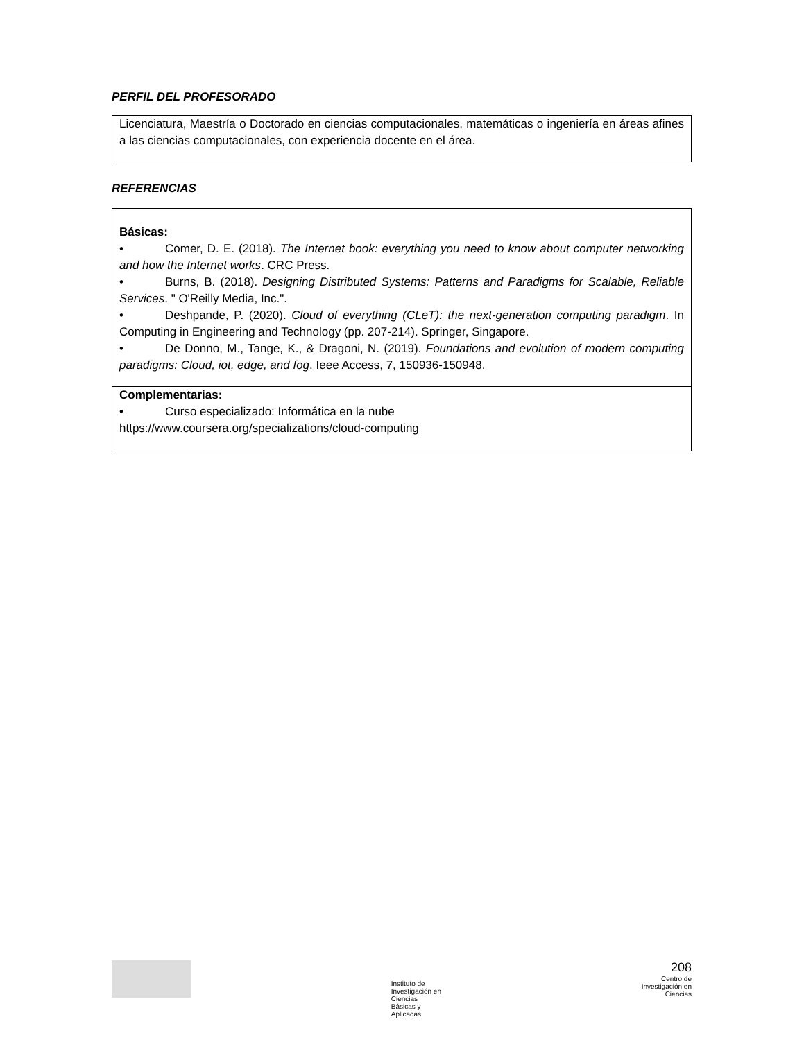PERFIL DEL PROFESORADO
Licenciatura, Maestría o Doctorado en ciencias computacionales, matemáticas o ingeniería en áreas afines a las ciencias computacionales, con experiencia docente en el área.
REFERENCIAS
| Básicas: • Comer, D. E. (2018). The Internet book: everything you need to know about computer networking and how the Internet works . CRC Press. • Burns, B. (2018). Designing Distributed Systems: Patterns and Paradigms for Scalable, Reliable Services . " O'Reilly Media, Inc.". • Deshpande, P. (2020). Cloud of everything (CLeT): the next-generation computing paradigm . In Computing in Engineering and Technology (pp. 207-214). Springer, Singapore. • De Donno, M., Tange, K., & Dragoni, N. (2019). Foundations and evolution of modern computing paradigms: Cloud, iot, edge, and fog . Ieee Access, 7, 150936-150948. |
| Complementarias: • Curso especializado: Informática en la nube https://www.coursera.org/specializations/cloud-computing |
Instituto de
Investigación en
Ciencias
Básicas y
Aplicadas
208
Centro de
Investigación en
Ciencias